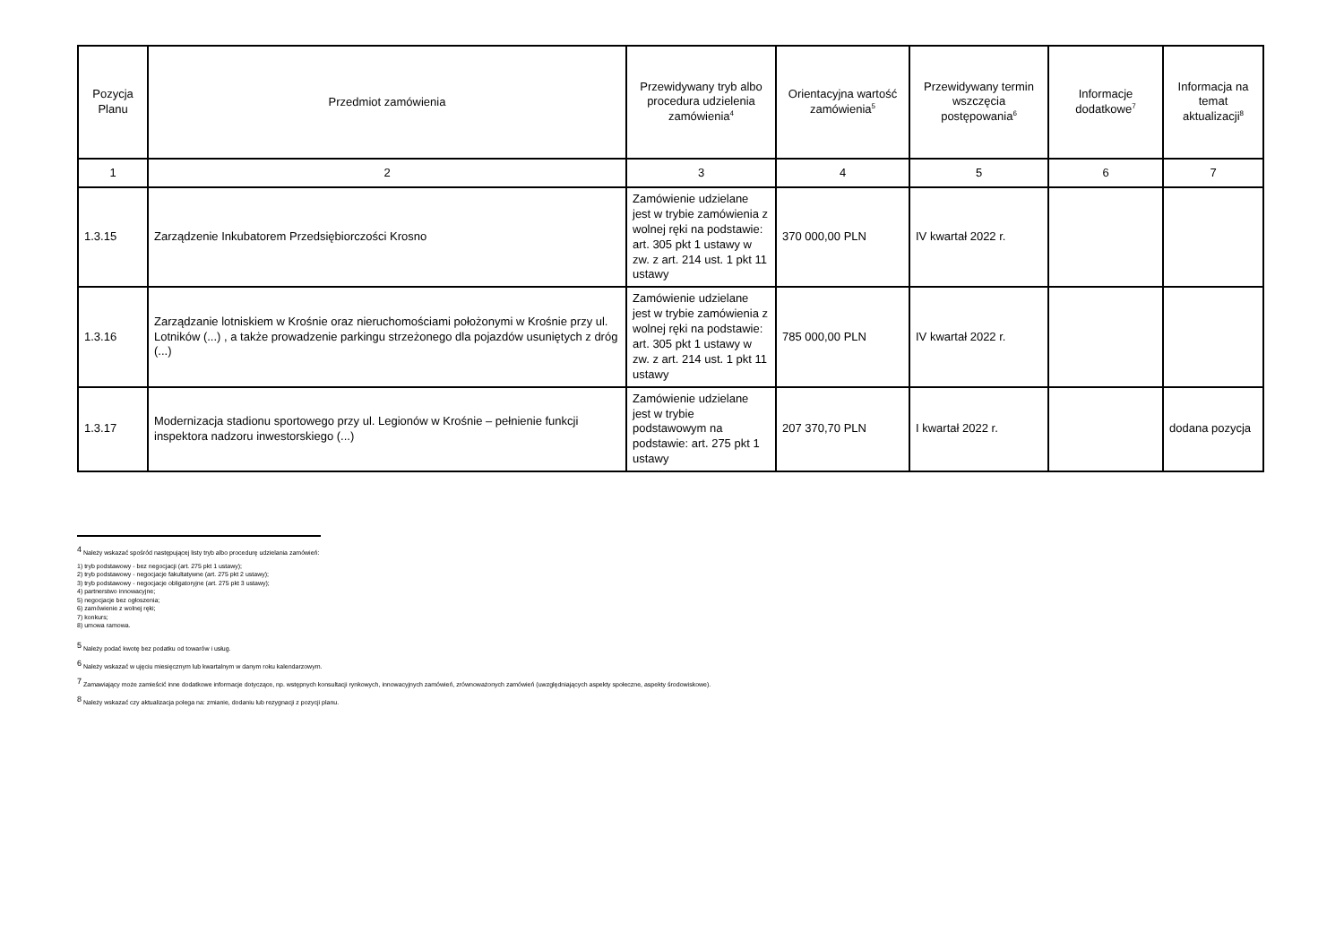| Pozycja Planu | Przedmiot zamówienia | Przewidywany tryb albo procedura udzielenia zamówienia<sup>4</sup> | Orientacyjna wartość zamówienia<sup>5</sup> | Przewidywany termin wszczęcia postępowania<sup>6</sup> | Informacje dodatkowe<sup>7</sup> | Informacja na temat aktualizacji<sup>8</sup> |
| --- | --- | --- | --- | --- | --- | --- |
| 1 | 2 | 3 | 4 | 5 | 6 | 7 |
| 1.3.15 | Zarządzenie Inkubatorem Przedsiębiorczości Krosno | Zamówienie udzielane jest w trybie zamówienia z wolnej ręki na podstawie: art. 305 pkt 1 ustawy w zw. z art. 214 ust. 1 pkt 11 ustawy | 370 000,00 PLN | IV kwartał 2022 r. | | |
| 1.3.16 | Zarządzanie lotniskiem w Krośnie oraz nieruchomościami położonymi w Krośnie przy ul. Lotników (...) , a także prowadzenie parkingu strzeżonego dla pojazdów usuniętych z dróg (...) | Zamówienie udzielane jest w trybie zamówienia z wolnej ręki na podstawie: art. 305 pkt 1 ustawy w zw. z art. 214 ust. 1 pkt 11 ustawy | 785 000,00 PLN | IV kwartał 2022 r. | | |
| 1.3.17 | Modernizacja stadionu sportowego przy ul. Legionów w Krośnie – pełnienie funkcji inspektora nadzoru inwestorskiego (...) | Zamówienie udzielane jest w trybie podstawowym na podstawie: art. 275 pkt 1 ustawy | 207 370,70 PLN | I kwartał 2022 r. | | dodana pozycja |
<sup>4</sup> Należy wskazać spośród następującej listy tryb albo procedurę udzielania zamówień:
1) tryb podstawowy - bez negocjacji (art. 275 pkt 1 ustawy);
2) tryb podstawowy - negocjacje fakultatywne (art. 275 pkt 2 ustawy);
3) tryb podstawowy - negocjacje obligatoryjne (art. 275 pkt 3 ustawy);
4) partnerstwo innowacyjne;
5) negocjacje bez ogłoszenia;
6) zamówienie z wolnej ręki;
7) konkurs;
8) umowa ramowa.
<sup>5</sup> Należy podać kwotę bez podatku od towarów i usług.
<sup>6</sup> Należy wskazać w ujęciu miesięcznym lub kwartalnym w danym roku kalendarzowym.
<sup>7</sup> Zamawiający może zamieścić inne dodatkowe informacje dotyczące, np. wstępnych konsultacji rynkowych, innowacyjnych zamówień, zrównoważonych zamówień (uwzględniających aspekty społeczne, aspekty środowiskowe).
<sup>8</sup> Należy wskazać czy aktualizacja polega na: zmianie, dodaniu lub rezygnacji z pozycji planu.